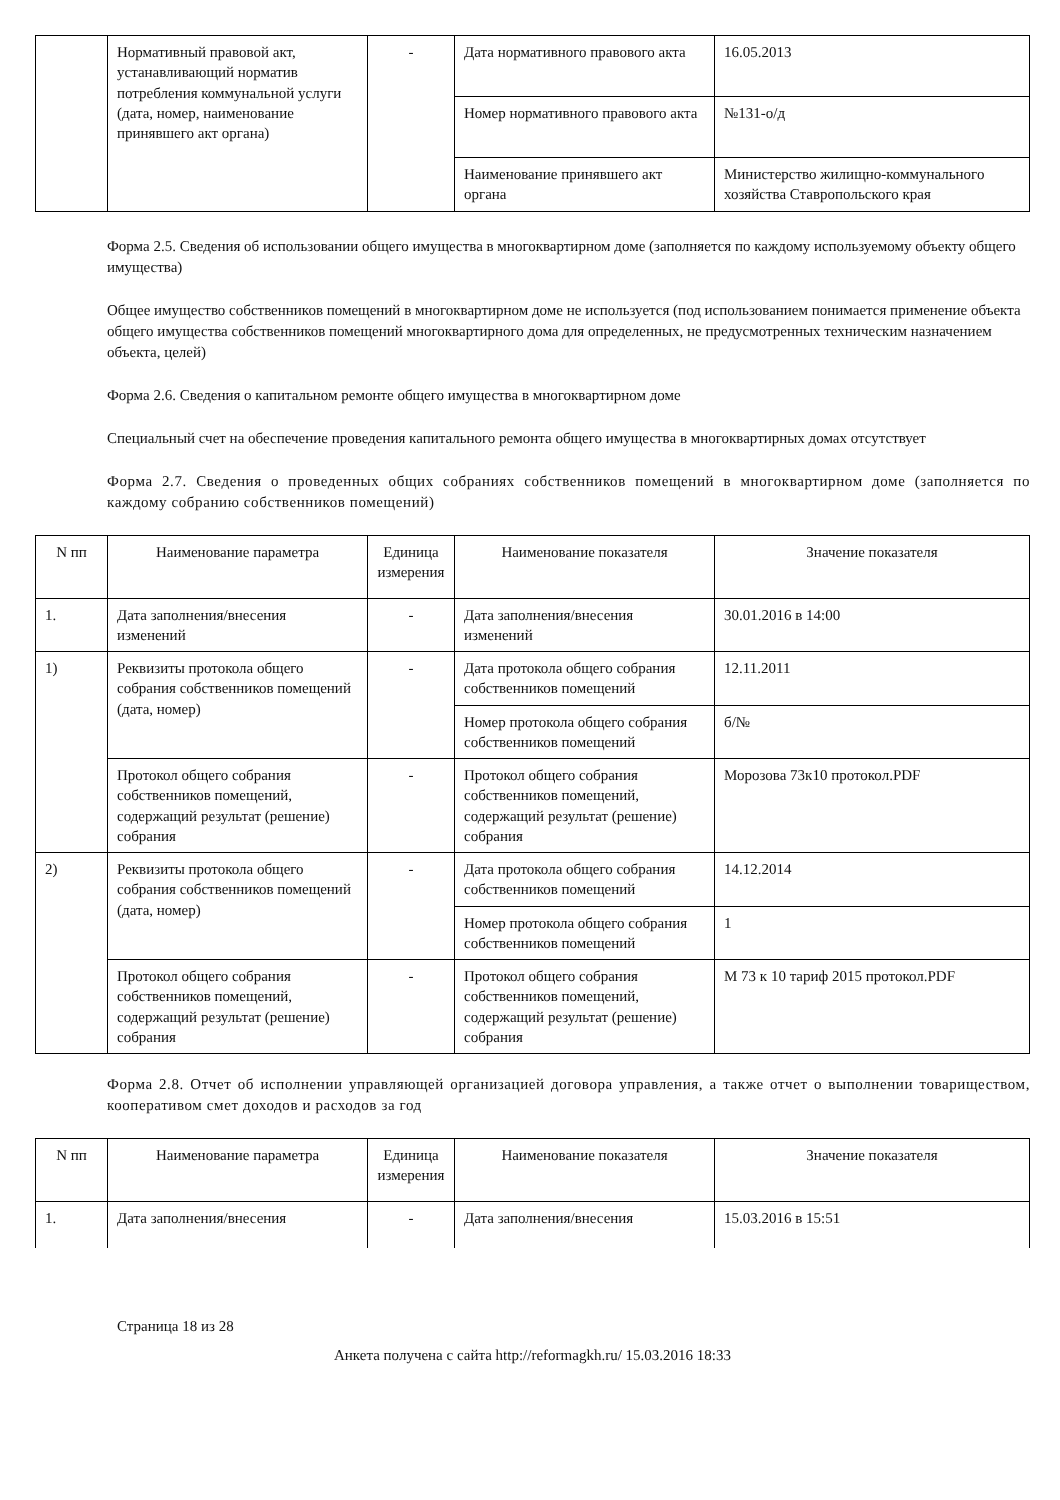| | Нормативный правовой акт, устанавливающий норматив потребления коммунальной услуги (дата, номер, наименование принявшего акт органа) | - | Дата нормативного правового акта | 16.05.2013 |
| | | | Номер нормативного правового акта | №131-о/д |
| | | | Наименование принявшего акт органа | Министерство жилищно-коммунального хозяйства Ставропольского края |
Форма 2.5. Сведения об использовании общего имущества в многоквартирном доме (заполняется по каждому используемому объекту общего имущества)
Общее имущество собственников помещений в многоквартирном доме не используется (под использованием понимается применение объекта общего имущества собственников помещений многоквартирного дома для определенных, не предусмотренных техническим назначением объекта, целей)
Форма 2.6. Сведения о капитальном ремонте общего имущества в многоквартирном доме
Специальный счет на обеспечение проведения капитального ремонта общего имущества в многоквартирных домах отсутствует
Форма 2.7. Сведения о проведенных общих собраниях собственников помещений в многоквартирном доме (заполняется по каждому собранию собственников помещений)
| N пп | Наименование параметра | Единица измерения | Наименование показателя | Значение показателя |
| --- | --- | --- | --- | --- |
| 1. | Дата заполнения/внесения изменений | - | Дата заполнения/внесения изменений | 30.01.2016 в 14:00 |
| 1) | Реквизиты протокола общего собрания собственников помещений (дата, номер) | - | Дата протокола общего собрания собственников помещений | 12.11.2011 |
| | | | Номер протокола общего собрания собственников помещений | б/№ |
| | Протокол общего собрания собственников помещений, содержащий результат (решение) собрания | - | Протокол общего собрания собственников помещений, содержащий результат (решение) собрания | Морозова 73к10 протокол.PDF |
| 2) | Реквизиты протокола общего собрания собственников помещений (дата, номер) | - | Дата протокола общего собрания собственников помещений | 14.12.2014 |
| | | | Номер протокола общего собрания собственников помещений | 1 |
| | Протокол общего собрания собственников помещений, содержащий результат (решение) собрания | - | Протокол общего собрания собственников помещений, содержащий результат (решение) собрания | М 73 к 10 тариф 2015 протокол.PDF |
Форма 2.8. Отчет об исполнении управляющей организацией договора управления, а также отчет о выполнении товариществом, кооперативом смет доходов и расходов за год
| N пп | Наименование параметра | Единица измерения | Наименование показателя | Значение показателя |
| --- | --- | --- | --- | --- |
| 1. | Дата заполнения/внесения | - | Дата заполнения/внесения | 15.03.2016 в 15:51 |
Страница 18 из 28
Анкета получена с сайта http://reformagkh.ru/ 15.03.2016 18:33